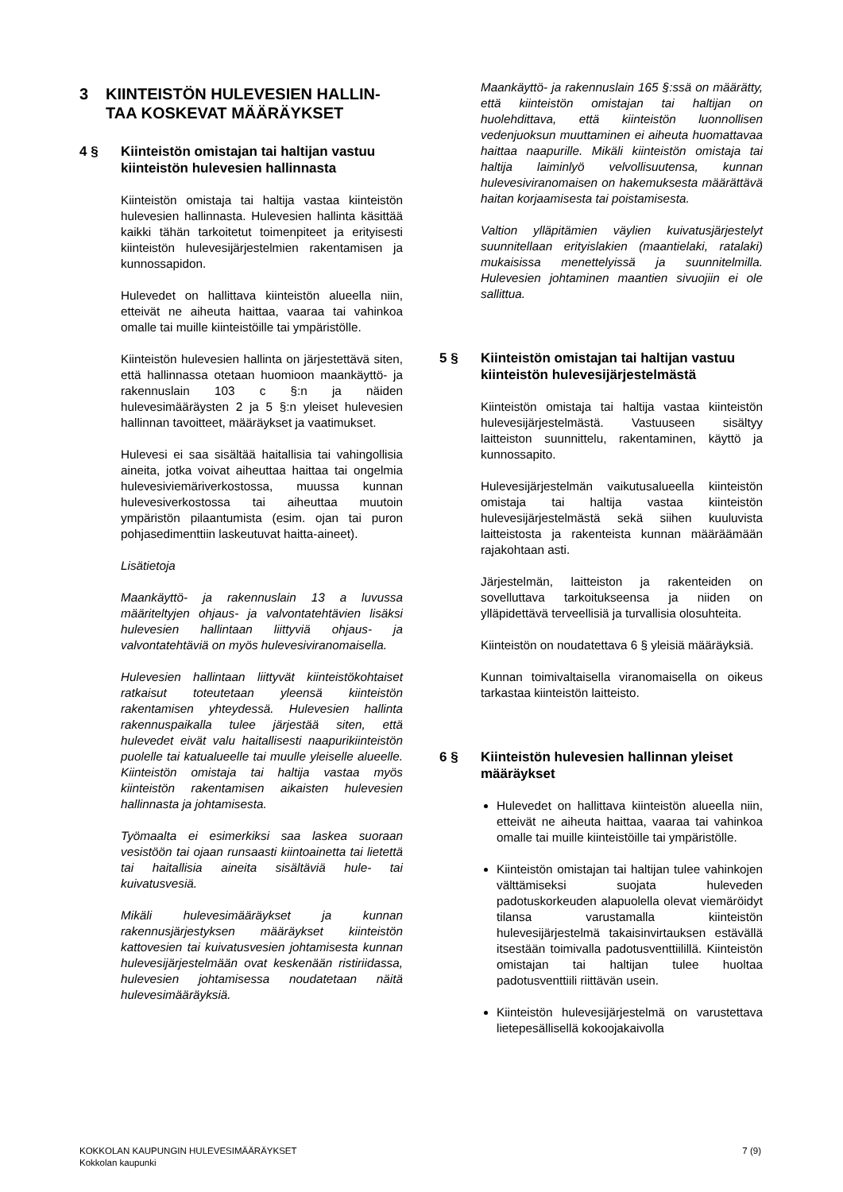3 KIINTEISTÖN HULEVESIEN HALLIN-TAA KOSKEVAT MÄÄRÄYKSET
4 § Kiinteistön omistajan tai haltijan vastuu kiinteistön hulevesien hallinnasta
Kiinteistön omistaja tai haltija vastaa kiinteistön hulevesien hallinnasta. Hulevesien hallinta käsittää kaikki tähän tarkoitetut toimenpiteet ja erityisesti kiinteistön hulevesijärjestelmien rakentamisen ja kunnossapidon.
Hulevedet on hallittava kiinteistön alueella niin, etteivät ne aiheuta haittaa, vaaraa tai vahinkoa omalle tai muille kiinteistöille tai ympäristölle.
Kiinteistön hulevesien hallinta on järjestettävä siten, että hallinnassa otetaan huomioon maankäyttö- ja rakennuslain 103 c §:n ja näiden hulevesimääräysten 2 ja 5 §:n yleiset hulevesien hallinnan tavoitteet, määräykset ja vaatimukset.
Hulevesi ei saa sisältää haitallisia tai vahingollisia aineita, jotka voivat aiheuttaa haittaa tai ongelmia hulevesiviemäriverkostossa, muussa kunnan hulevesiverkostossa tai aiheuttaa muutoin ympäristön pilaantumista (esim. ojan tai puron pohjasedimenttiin laskeutuvat haitta-aineet).
Lisätietoja
Maankäyttö- ja rakennuslain 13 a luvussa määriteltyjen ohjaus- ja valvontatehtävien lisäksi hulevesien hallintaan liittyviä ohjaus- ja valvontatehtäviä on myös hulevesiviranomaisella.
Hulevesien hallintaan liittyvät kiinteistökohtaiset ratkaisut toteutetaan yleensä kiinteistön rakentamisen yhteydessä. Hulevesien hallinta rakennuspaikalla tulee järjestää siten, että hulevedet eivät valu haitallisesti naapurikiinteistön puolelle tai katualueelle tai muulle yleiselle alueelle. Kiinteistön omistaja tai haltija vastaa myös kiinteistön rakentamisen aikaisten hulevesien hallinnasta ja johtamisesta.
Työmaalta ei esimerkiksi saa laskea suoraan vesistöön tai ojaan runsaasti kiintoainetta tai lietettä tai haitallisia aineita sisältäviä hule- tai kuivatusvesiä.
Mikäli hulevesimääräykset ja kunnan rakennusjärjestyksen määräykset kiinteistön kattovesien tai kuivatusvesien johtamisesta kunnan hulevesijärjestelmään ovat keskenään ristiriidassa, hulevesien johtamisessa noudatetaan näitä hulevesimääräyksiä.
Maankäyttö- ja rakennuslain 165 §:ssä on määrätty, että kiinteistön omistajan tai haltijan on huolehdittava, että kiinteistön luonnollisen vedenjuoksun muuttaminen ei aiheuta huomattavaa haittaa naapurille. Mikäli kiinteistön omistaja tai haltija laiminlyö velvollisuutensa, kunnan hulevesiviranomaisen on hakemuksesta määrättävä haitan korjaamisesta tai poistamisesta.
Valtion ylläpitämien väylien kuivatusjärjestelyt suunnitellaan erityislakien (maantielaki, ratalaki) mukaisissa menettelyissä ja suunnitelmilla. Hulevesien johtaminen maantien sivuojiin ei ole sallittua.
5 § Kiinteistön omistajan tai haltijan vastuu kiinteistön hulevesijärjestelmästä
Kiinteistön omistaja tai haltija vastaa kiinteistön hulevesijärjestelmästä. Vastuuseen sisältyy laitteiston suunnittelu, rakentaminen, käyttö ja kunnossapito.
Hulevesijärjestelmän vaikutusalueella kiinteistön omistaja tai haltija vastaa kiinteistön hulevesijärjestelmästä sekä siihen kuuluvista laitteistosta ja rakenteista kunnan määräämään rajakohtaan asti.
Järjestelmän, laitteiston ja rakenteiden on sovelluttava tarkoitukseensa ja niiden on ylläpidettävä terveellisiä ja turvallisia olosuhteita.
Kiinteistön on noudatettava 6 § yleisiä määräyksiä.
Kunnan toimivaltaisella viranomaisella on oikeus tarkastaa kiinteistön laitteisto.
6 § Kiinteistön hulevesien hallinnan yleiset määräykset
Hulevedet on hallittava kiinteistön alueella niin, etteivät ne aiheuta haittaa, vaaraa tai vahinkoa omalle tai muille kiinteistöille tai ympäristölle.
Kiinteistön omistajan tai haltijan tulee vahinkojen välttämiseksi suojata huleveden padotuskorkeuden alapuolella olevat viemäröidyt tilansa varustamalla kiinteistön hulevesijärjestelmä takaisinvirtauksen estävällä itsestään toimivalla padotusventtiilillä. Kiinteistön omistajan tai haltijan tulee huoltaa padotusventtiili riittävän usein.
Kiinteistön hulevesijärjestelmä on varustettava lietepesällisellä kokoojakaivolla
KOKKOLAN KAUPUNGIN HULEVESIMÄÄRÄYKSET
Kokkolan kaupunki
7 (9)